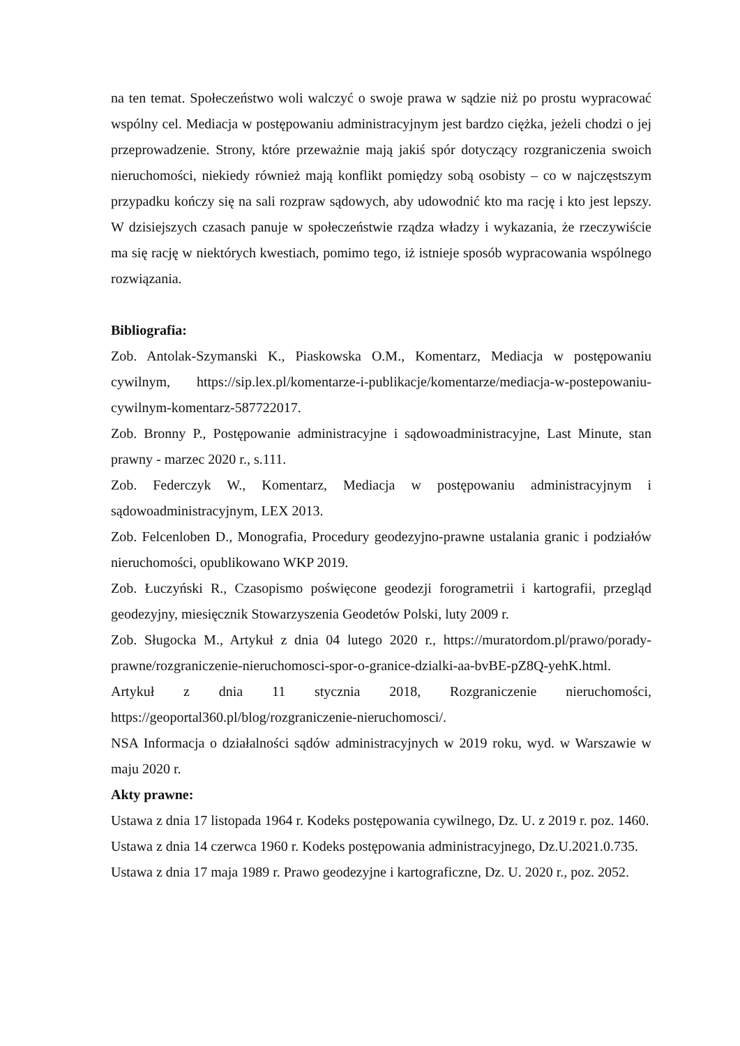na ten temat. Społeczeństwo woli walczyć o swoje prawa w sądzie niż po prostu wypracować wspólny cel. Mediacja w postępowaniu administracyjnym jest bardzo ciężka, jeżeli chodzi o jej przeprowadzenie. Strony, które przeważnie mają jakiś spór dotyczący rozgraniczenia swoich nieruchomości, niekiedy również mają konflikt pomiędzy sobą osobisty – co w najczęstszym przypadku kończy się na sali rozpraw sądowych, aby udowodnić kto ma rację i kto jest lepszy. W dzisiejszych czasach panuje w społeczeństwie rządza władzy i wykazania, że rzeczywiście ma się rację w niektórych kwestiach, pomimo tego, iż istnieje sposób wypracowania wspólnego rozwiązania.
Bibliografia:
Zob. Antolak-Szymanski K., Piaskowska O.M., Komentarz, Mediacja w postępowaniu cywilnym, https://sip.lex.pl/komentarze-i-publikacje/komentarze/mediacja-w-postepowaniu-cywilnym-komentarz-587722017.
Zob. Bronny P., Postępowanie administracyjne i sądowoadministracyjne, Last Minute, stan prawny - marzec 2020 r., s.111.
Zob. Federczyk W., Komentarz, Mediacja w postępowaniu administracyjnym i sądowoadministracyjnym, LEX 2013.
Zob. Felcenloben D., Monografia, Procedury geodezyjno-prawne ustalania granic i podziałów nieruchomości, opublikowano WKP 2019.
Zob. Łuczyński R., Czasopismo poświęcone geodezji forogrametrii i kartografii, przegląd geodezyjny, miesięcznik Stowarzyszenia Geodetów Polski, luty 2009 r.
Zob. Sługocka M., Artykuł z dnia 04 lutego 2020 r., https://muratordom.pl/prawo/porady-prawne/rozgraniczenie-nieruchomosci-spor-o-granice-dzialki-aa-bvBE-pZ8Q-yehK.html.
Artykuł z dnia 11 stycznia 2018, Rozgraniczenie nieruchomości, https://geoportal360.pl/blog/rozgraniczenie-nieruchomosci/.
NSA Informacja o działalności sądów administracyjnych w 2019 roku, wyd. w Warszawie w maju 2020 r.
Akty prawne:
Ustawa z dnia 17 listopada 1964 r. Kodeks postępowania cywilnego, Dz. U. z 2019 r. poz. 1460.
Ustawa z dnia 14 czerwca 1960 r. Kodeks postępowania administracyjnego, Dz.U.2021.0.735.
Ustawa z dnia 17 maja 1989 r. Prawo geodezyjne i kartograficzne, Dz. U. 2020 r., poz. 2052.